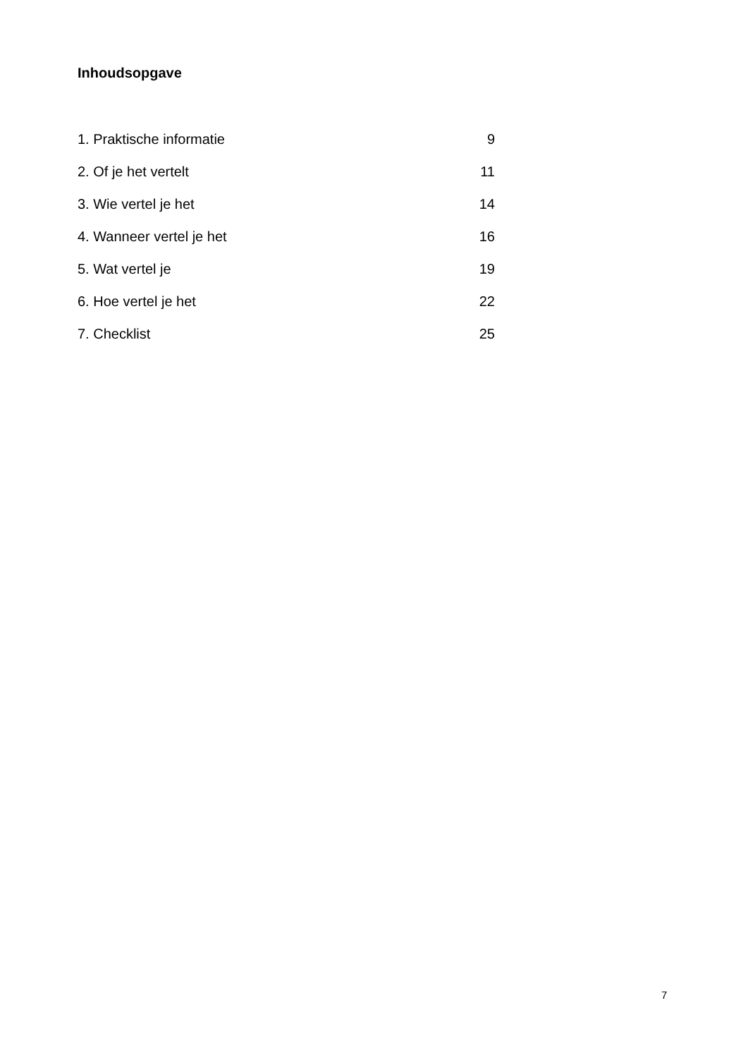Inhoudsopgave
1. Praktische informatie 9
2. Of je het vertelt 11
3. Wie vertel je het 14
4. Wanneer vertel je het 16
5. Wat vertel je 19
6. Hoe vertel je het 22
7. Checklist 25
7